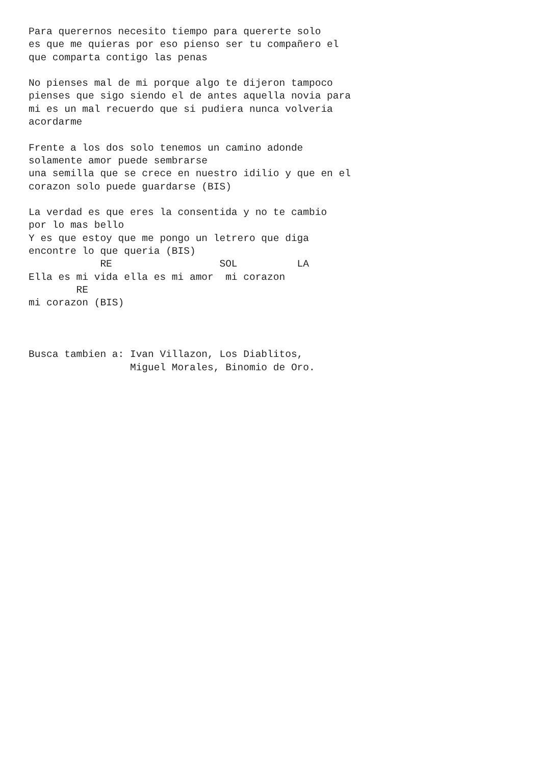Para querernos necesito tiempo para quererte solo
es que me quieras por eso pienso ser tu compañero el
que comparta contigo las penas

No pienses mal de mi porque algo te dijeron tampoco
pienses que sigo siendo el de antes aquella novia para
mi es un mal recuerdo que si pudiera nunca volveria
acordarme

Frente a los dos solo tenemos un camino adonde
solamente amor puede sembrarse
una semilla que se crece en nuestro idilio y que en el
corazon solo puede guardarse (BIS)

La verdad es que eres la consentida y no te cambio
por lo mas bello
Y es que estoy que me pongo un letrero que diga
encontre lo que queria (BIS)
            RE                  SOL          LA
Ella es mi vida ella es mi amor  mi corazon
        RE
mi corazon (BIS)



Busca tambien a: Ivan Villazon, Los Diablitos,
                 Miguel Morales, Binomio de Oro.